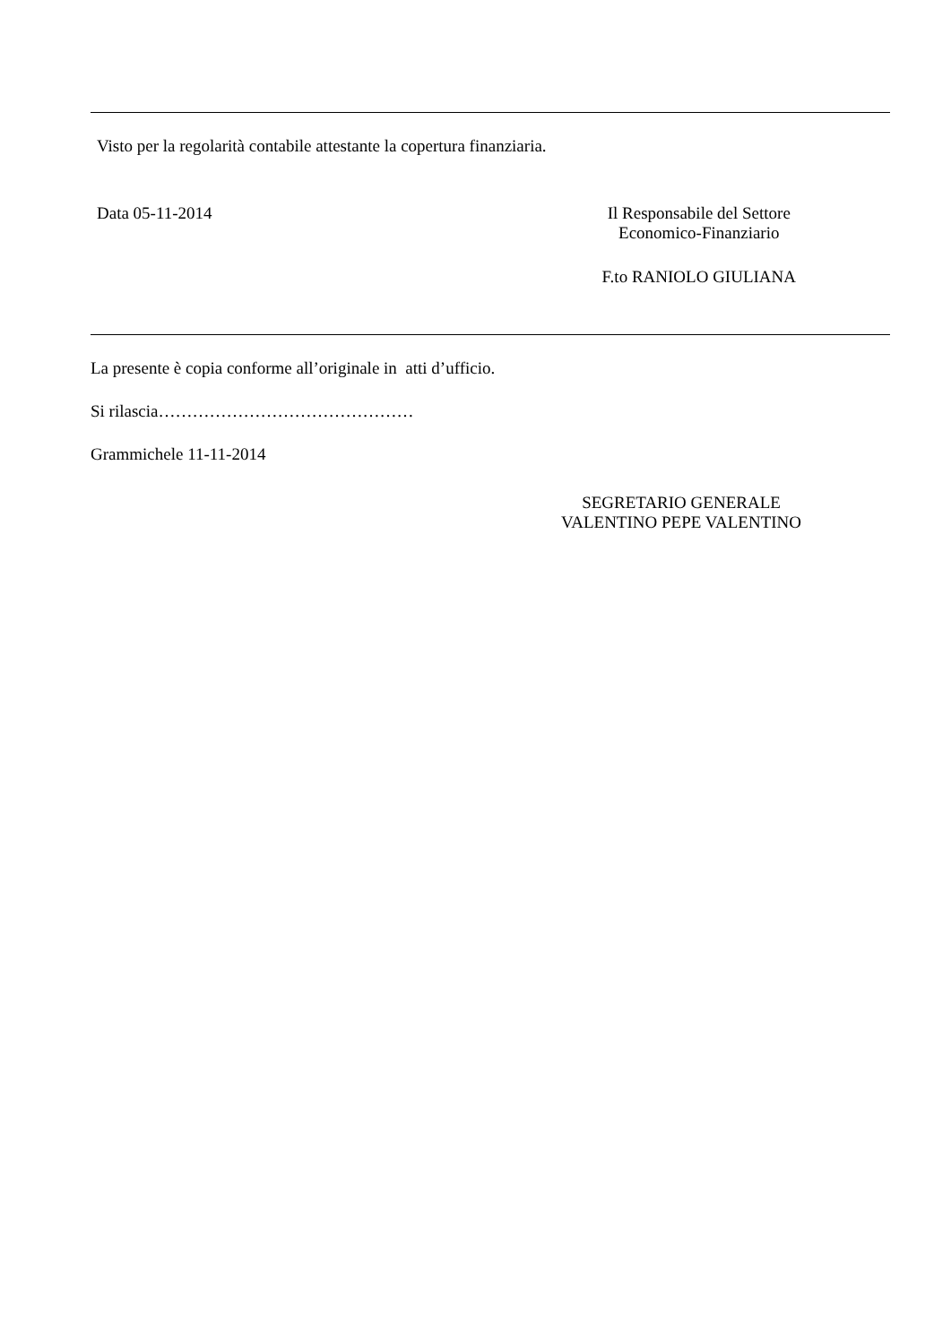Visto per la regolarità contabile attestante la copertura finanziaria.
Data 05-11-2014 Il Responsabile del Settore
Economico-Finanziario
F.to RANIOLO GIULIANA
La presente è copia conforme all’originale in atti d’ufficio.
Si rilascia………………………………………
Grammichele 11-11-2014
SEGRETARIO GENERALE
VALENTINO PEPE VALENTINO